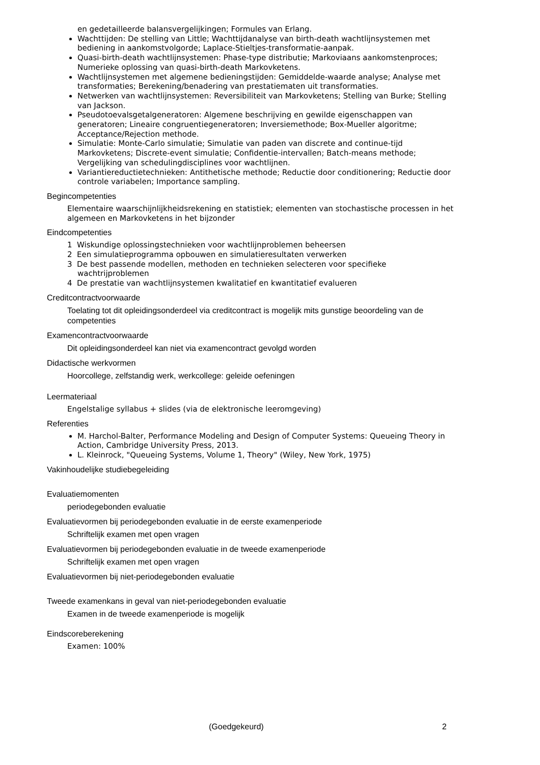en gedetailleerde balansvergelijkingen; Formules van Erlang.
Wachttijden: De stelling van Little; Wachttijdanalyse van birth-death wachtlijnsystemen met bediening in aankomstvolgorde; Laplace-Stieltjes-transformatie-aanpak.
Quasi-birth-death wachtlijnsystemen: Phase-type distributie; Markoviaans aankomstenproces; Numerieke oplossing van quasi-birth-death Markovketens.
Wachtlijnsystemen met algemene bedieningstijden: Gemiddelde-waarde analyse; Analyse met transformaties; Berekening/benadering van prestatiematen uit transformaties.
Netwerken van wachtlijnsystemen: Reversibiliteit van Markovketens; Stelling van Burke; Stelling van Jackson.
Pseudotoevalsgetalgeneratoren: Algemene beschrijving en gewilde eigenschappen van generatoren; Lineaire congruentiegeneratoren; Inversiemethode; Box-Mueller algoritme; Acceptance/Rejection methode.
Simulatie: Monte-Carlo simulatie; Simulatie van paden van discrete and continue-tijd Markovketens; Discrete-event simulatie; Confidentie-intervallen; Batch-means methode; Vergelijking van schedulingdisciplines voor wachtlijnen.
Variantiereductietechnieken: Antithetische methode; Reductie door conditionering; Reductie door controle variabelen; Importance sampling.
Begincompetenties
Elementaire waarschijnlijkheidsrekening en statistiek; elementen van stochastische processen in het algemeen en Markovketens in het bijzonder
Eindcompetenties
1 Wiskundige oplossingstechnieken voor wachtlijnproblemen beheersen
2 Een simulatieprogramma opbouwen en simulatieresultaten verwerken
3 De best passende modellen, methoden en technieken selecteren voor specifieke wachtrijproblemen
4 De prestatie van wachtlijnsystemen kwalitatief en kwantitatief evalueren
Creditcontractvoorwaarde
Toelating tot dit opleidingsonderdeel via creditcontract is mogelijk mits gunstige beoordeling van de competenties
Examencontractvoorwaarde
Dit opleidingsonderdeel kan niet via examencontract gevolgd worden
Didactische werkvormen
Hoorcollege, zelfstandig werk, werkcollege: geleide oefeningen
Leermateriaal
Engelstalige syllabus + slides (via de elektronische leeromgeving)
Referenties
M. Harchol-Balter, Performance Modeling and Design of Computer Systems: Queueing Theory in Action, Cambridge University Press, 2013.
L. Kleinrock, "Queueing Systems, Volume 1, Theory" (Wiley, New York, 1975)
Vakinhoudelijke studiebegeleiding
Evaluatiemomenten
periodegebonden evaluatie
Evaluatievormen bij periodegebonden evaluatie in de eerste examenperiode
Schriftelijk examen met open vragen
Evaluatievormen bij periodegebonden evaluatie in de tweede examenperiode
Schriftelijk examen met open vragen
Evaluatievormen bij niet-periodegebonden evaluatie
Tweede examenkans in geval van niet-periodegebonden evaluatie
Examen in de tweede examenperiode is mogelijk
Eindscoreberekening
Examen: 100%
(Goedgekeurd) 2